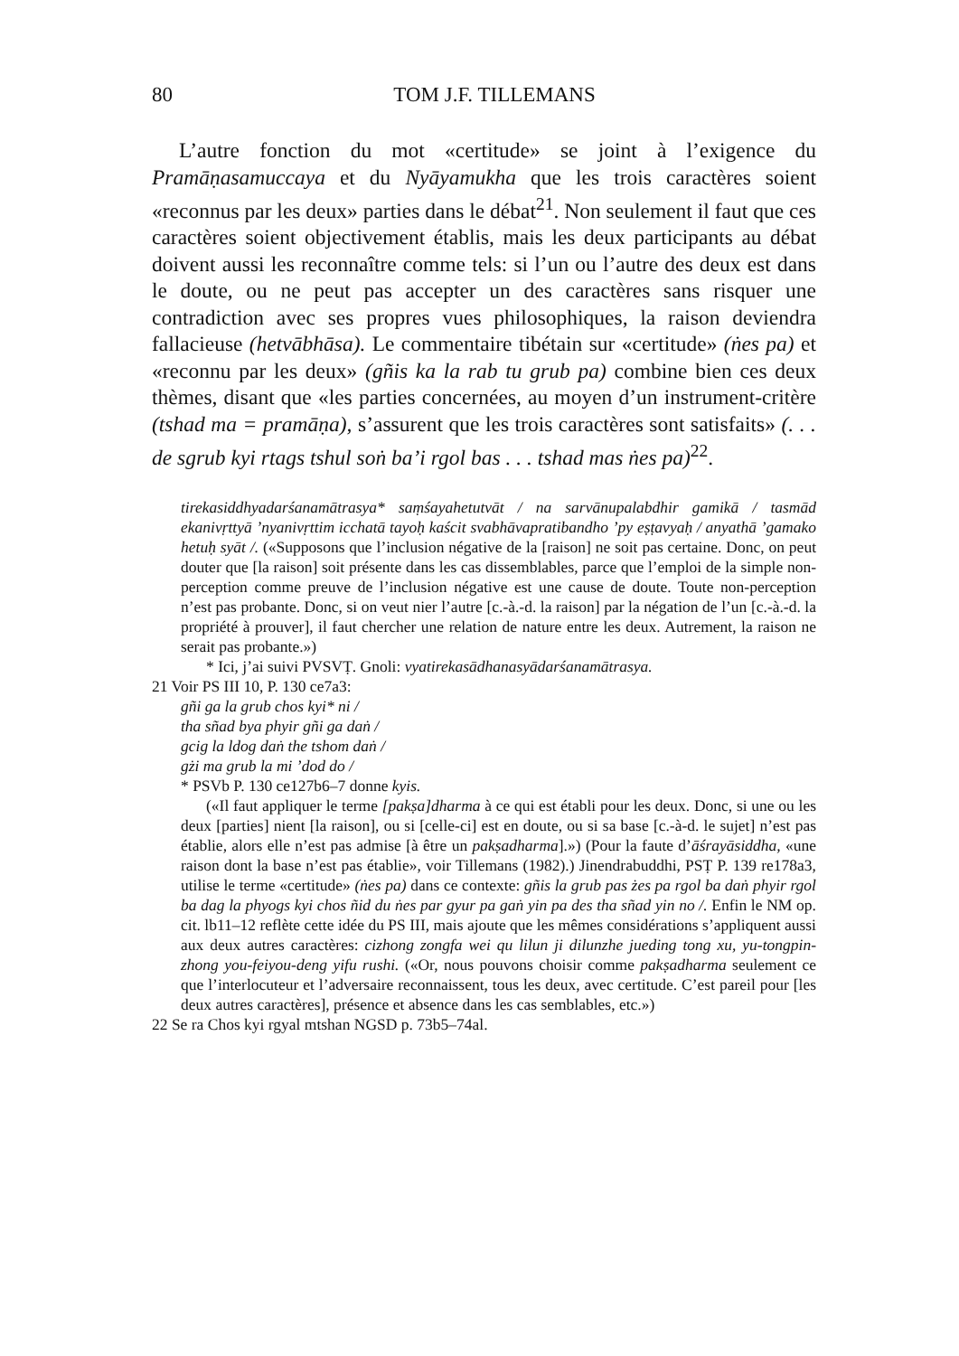80
TOM J.F. TILLEMANS
L’autre fonction du mot «certitude» se joint à l’exigence du Pramāṇasamuccaya et du Nyāyamukha que les trois caractères soient «reconnus par les deux» parties dans le débat<sup>21</sup>. Non seulement il faut que ces caractères soient objectivement établis, mais les deux participants au débat doivent aussi les reconnaître comme tels: si l’un ou l’autre des deux est dans le doute, ou ne peut pas accepter un des caractères sans risquer une contradiction avec ses propres vues philosophiques, la raison deviendra fallacieuse (hetvābhāsa). Le commentaire tibétain sur «certitude» (ṅes pa) et «reconnu par les deux» (gñis ka la rab tu grub pa) combine bien ces deux thèmes, disant que «les parties concernées, au moyen d’un instrument-critère (tshad ma = pramāṇa), s’assurent que les trois caractères sont satisfaits» (. . . de sgrub kyi rtags tshul soṅ ba’i rgol bas . . . tshad mas ṅes pa)<sup>22</sup>.
tirekasiddhyadarśanamātrasya* saṃśayahetutvāt / na sarvānupalabdhir gamikā / tasmād ekanivṛttyā ’nyanivṛttim icchatā tayoḥ kaścit svabhāvapratibandho ’py eṣṭavyaḥ / anyathā ’gamako hetuḥ syāt /. («Supposons que l’inclusion négative de la [raison] ne soit pas certaine. Donc, on peut douter que [la raison] soit présente dans les cas dissemblables, parce que l’emploi de la simple non-perception comme preuve de l’inclusion négative est une cause de doute. Toute non-perception n’est pas probante. Donc, si on veut nier l’autre [c.-à.-d. la raison] par la négation de l’un [c.-à.-d. la propriété à prouver], il faut chercher une relation de nature entre les deux. Autrement, la raison ne serait pas probante.»)
* Ici, j’ai suivi PVSVṬ. Gnoli: vyatirekasādhanasyādarśanamātrasya.
21 Voir PS III 10, P. 130 ce7a3:
gñi ga la grub chos kyi* ni /
tha sñad bya phyir gñi ga daṅ /
gcig la ldog daṅ the tshom daṅ /
gżi ma grub la mi ’dod do /
* PSVb P. 130 ce127b6–7 donne kyis.
(«Il faut appliquer le terme [pakṣa]dharma à ce qui est établi pour les deux. Donc, si une ou les deux [parties] nient [la raison], ou si [celle-ci] est en doute, ou si sa base [c.-à-d. le sujet] n’est pas établie, alors elle n’est pas admise [à être un pakṣadharma].») (Pour la faute d’āśrayāsiddha, «une raison dont la base n’est pas établie», voir Tillemans (1982).) Jinendrabuddhi, PSṬ P. 139 re178a3, utilise le terme «certitude» (ṅes pa) dans ce contexte: gñis la grub pas żes pa rgol ba daṅ phyir rgol ba dag la phyogs kyi chos ñid du ṅes par gyur pa gaṅ yin pa des tha sñad yin no /. Enfin le NM op. cit. lb11–12 reflète cette idée du PS III, mais ajoute que les mêmes considérations s’appliquent aussi aux deux autres caractères: cizhong zongfa wei qu lilun ji dilunzhe jueding tong xu, yu-tongpin-zhong you-feiyou-deng yifu rushi. («Or, nous pouvons choisir comme pakṣadharma seulement ce que l’interlocuteur et l’adversaire reconnaissent, tous les deux, avec certitude. C’est pareil pour [les deux autres caractères], présence et absence dans les cas semblables, etc.»)
22 Se ra Chos kyi rgyal mtshan NGSD p. 73b5–74al.